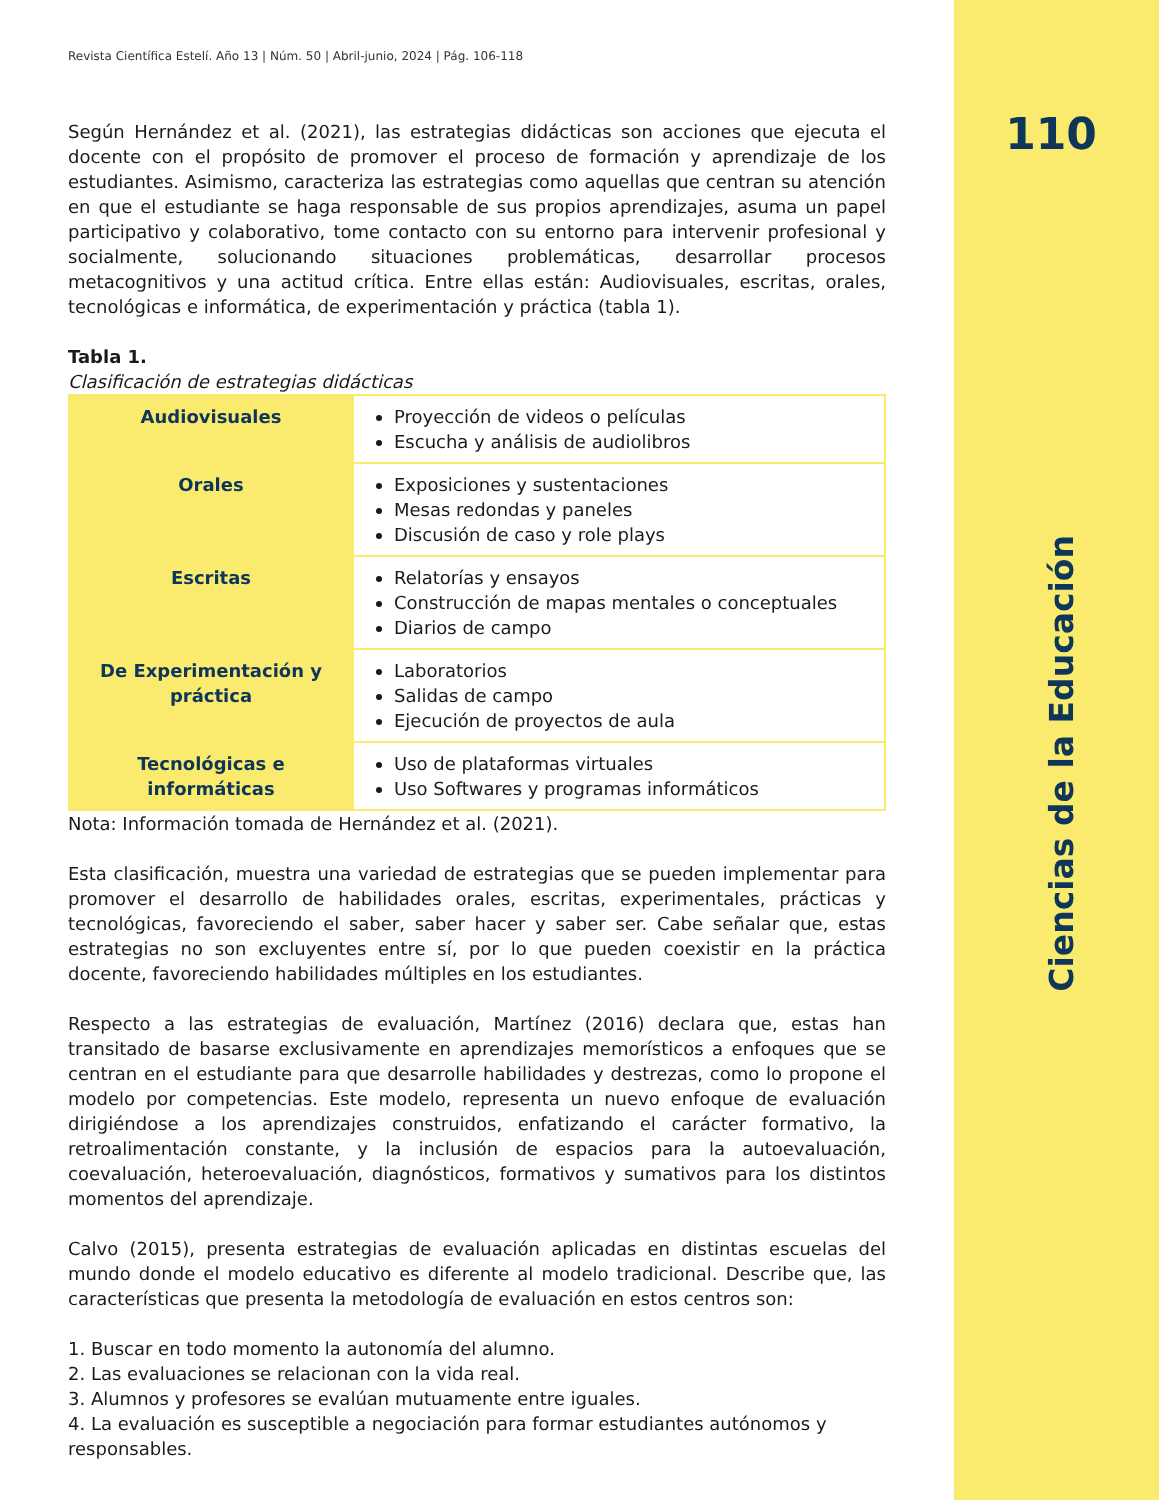110
Ciencias de la Educación
Revista Científica Estelí. Año 13 | Núm. 50 | Abril-junio, 2024 | Pág. 106-118
Según Hernández et al. (2021), las estrategias didácticas son acciones que ejecuta el docente con el propósito de promover el proceso de formación y aprendizaje de los estudiantes. Asimismo, caracteriza las estrategias como aquellas que centran su atención en que el estudiante se haga responsable de sus propios aprendizajes, asuma un papel participativo y colaborativo, tome contacto con su entorno para intervenir profesional y socialmente, solucionando situaciones problemáticas, desarrollar procesos metacognitivos y una actitud crítica. Entre ellas están: Audiovisuales, escritas, orales, tecnológicas e informática, de experimentación y práctica (tabla 1).
Tabla 1.
Clasificación de estrategias didácticas
| Audiovisuales | Proyección de videos o películas Escucha y análisis de audiolibros |
| Orales | Exposiciones y sustentaciones Mesas redondas y paneles Discusión de caso y role plays |
| Escritas | Relatorías y ensayos Construcción de mapas mentales o conceptuales Diarios de campo |
| De Experimentación y práctica | Laboratorios Salidas de campo Ejecución de proyectos de aula |
| Tecnológicas e informáticas | Uso de plataformas virtuales Uso Softwares y programas informáticos |
Nota: Información tomada de Hernández et al. (2021).
Esta clasificación, muestra una variedad de estrategias que se pueden implementar para promover el desarrollo de habilidades orales, escritas, experimentales, prácticas y tecnológicas, favoreciendo el saber, saber hacer y saber ser. Cabe señalar que, estas estrategias no son excluyentes entre sí, por lo que pueden coexistir en la práctica docente, favoreciendo habilidades múltiples en los estudiantes.
Respecto a las estrategias de evaluación, Martínez (2016) declara que, estas han transitado de basarse exclusivamente en aprendizajes memorísticos a enfoques que se centran en el estudiante para que desarrolle habilidades y destrezas, como lo propone el modelo por competencias. Este modelo, representa un nuevo enfoque de evaluación dirigiéndose a los aprendizajes construidos, enfatizando el carácter formativo, la retroalimentación constante, y la inclusión de espacios para la autoevaluación, coevaluación, heteroevaluación, diagnósticos, formativos y sumativos para los distintos momentos del aprendizaje.
Calvo (2015), presenta estrategias de evaluación aplicadas en distintas escuelas del mundo donde el modelo educativo es diferente al modelo tradicional. Describe que, las características que presenta la metodología de evaluación en estos centros son:
1. Buscar en todo momento la autonomía del alumno.
2. Las evaluaciones se relacionan con la vida real.
3. Alumnos y profesores se evalúan mutuamente entre iguales.
4. La evaluación es susceptible a negociación para formar estudiantes autónomos y responsables.